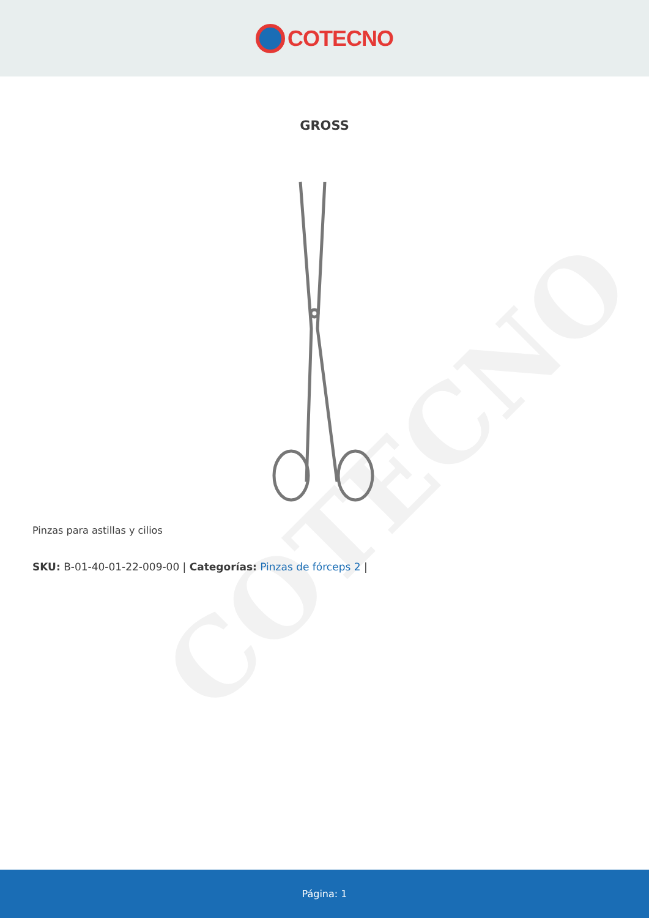COTECNO
COTECNO
GROSS
Pinzas para astillas y cilios
SKU: B-01-40-01-22-009-00 | Categorías: Pinzas de fórceps 2 |
Página: 1